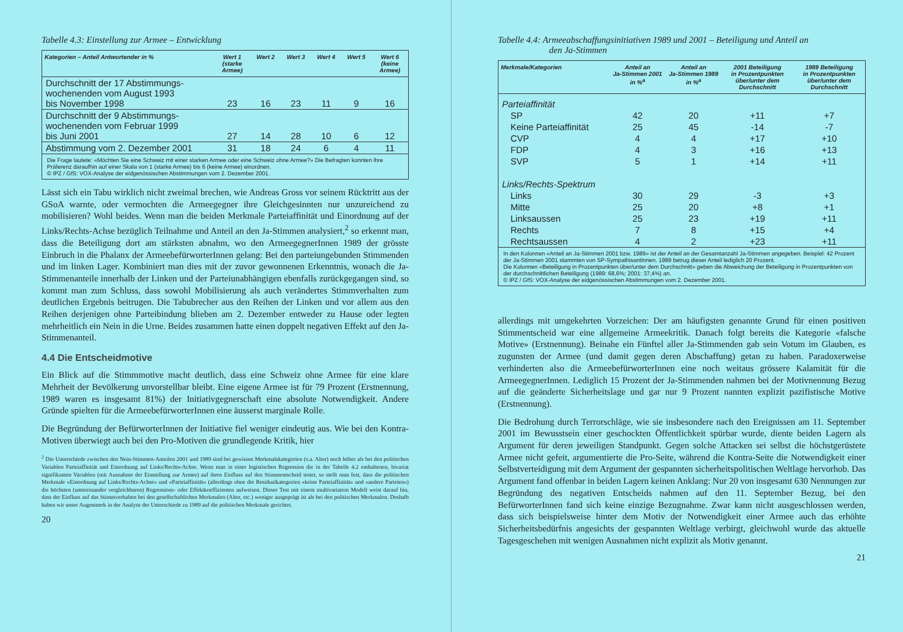Tabelle 4.3: Einstellung zur Armee – Entwicklung
| Kategorien – Anteil Antwortender in % | Wert 1 (starke Armee) | Wert 2 | Wert 3 | Wert 4 | Wert 5 | Wert 6 (keine Armee) |
| --- | --- | --- | --- | --- | --- | --- |
| Durchschnitt der 17 Abstimmungs- wochenenden vom August 1993 bis November 1998 | 23 | 16 | 23 | 11 | 9 | 16 |
| Durchschnitt der 9 Abstimmungs- wochenenden vom Februar 1999 bis Juni 2001 | 27 | 14 | 28 | 10 | 6 | 12 |
| Abstimmung vom 2. Dezember 2001 | 31 | 18 | 24 | 6 | 4 | 11 |
| Die Frage lautete: «Möchten Sie eine Schweiz mit einer starken Armee oder eine Schweiz ohne Armee?» Die Befragten konnten ihre Präferenz daraufhin auf einer Skala von 1 (starke Armee) bis 6 (keine Armee) einordnen. © IPZ / GfS: VOX-Analyse der eidgenössischen Abstimmungen vom 2. Dezember 2001. | | | | | | |
Lässt sich ein Tabu wirklich nicht zweimal brechen, wie Andreas Gross vor seinem Rücktritt aus der GSoA warnte, oder vermochten die Armeegegner ihre Gleichgesinnten nur unzureichend zu mobilisieren? Wohl beides. Wenn man die beiden Merkmale Parteiaffinität und Einordnung auf der Links/Rechts-Achse bezüglich Teilnahme und Anteil an den Ja-Stimmen analysiert,<sup>2</sup> so erkennt man, dass die Beteiligung dort am stärksten abnahm, wo den ArmeegegnerInnen 1989 der grösste Einbruch in die Phalanx der ArmeebefürworterInnen gelang: Bei den parteiungebunden Stimmenden und im linken Lager. Kombiniert man dies mit der zuvor gewonnenen Erkenntnis, wonach die Ja-Stimmenanteile innerhalb der Linken und der Parteiunabhängigen ebenfalls zurückgegangen sind, so kommt man zum Schluss, dass sowohl Mobilisierung als auch verändertes Stimmverhalten zum deutlichen Ergebnis beitrugen. Die Tabubrecher aus den Reihen der Linken und vor allem aus den Reihen derjenigen ohne Parteibindung blieben am 2. Dezember entweder zu Hause oder legten mehrheitlich ein Nein in die Urne. Beides zusammen hatte einen doppelt negativen Effekt auf den Ja-Stimmenanteil.
4.4 Die Entscheidmotive
Ein Blick auf die Stimmmotive macht deutlich, dass eine Schweiz ohne Armee für eine klare Mehrheit der Bevölkerung unvorstellbar bleibt. Eine eigene Armee ist für 79 Prozent (Erstnennung, 1989 waren es insgesamt 81%) der Initiativgegnerschaft eine absolute Notwendigkeit. Andere Gründe spielten für die ArmeebefürworterInnen eine äusserst marginale Rolle.
Die Begründung der BefürworterInnen der Initiative fiel weniger eindeutig aus. Wie bei den Kontra-Motiven überwiegt auch bei den Pro-Motiven die grundlegende Kritik, hier
<sup>2</sup> Die Unterschiede zwischen den Nein-Stimmen-Anteilen 2001 und 1989 sind bei gewissen Merkmalskategorien (v.a. Alter) noch höher als bei den politischen Variablen Parteiaffinität und Einordnung auf Links/Rechts-Achse. Wenn man in einer logistischen Regression die in der Tabelle 4.2 enthaltenen, bivariat signifikanten Variablen (mit Ausnahme der Einstellung zur Armee) auf ihren Einfluss auf den Stimmentscheid testet, so stellt man fest, dass die politischen Merkmale «Einordnung auf Links/Rechts-Achse» und «Parteiaffinität» (allerdings ohne die Residualkategorien «keine Parteiaffinität» und «andere Parteien») die höchsten (untereinander vergleichbaren) Regressions- oder Effektkoeffizienten aufweisen. Dieser Test mit einem multivariatem Modell weist darauf hin, dass der Einfluss auf das Stimmverhalten bei den gesellschaftlichen Merkmalen (Alter, etc.) weniger ausgeprägt ist als bei den politischen Merkmalen. Deshalb haben wir unser Augenmerk in der Analyse der Unterschiede zu 1989 auf die politischen Merkmale gerichtet.
20
Tabelle 4.4: Armeeabschaffungsinitiativen 1989 und 2001 – Beteiligung und Anteil an
den Ja-Stimmen
| Merkmale/Kategorien | Anteil an Ja-Stimmen 2001 in %<sup>a</sup> | Anteil an Ja-Stimmen 1989 in %<sup>a</sup> | 2001 Beteiligung in Prozentpunkten über/unter dem Durchschnitt | 1989 Beteiligung in Prozentpunkten über/unter dem Durchschnitt |
| --- | --- | --- | --- | --- |
| Parteiaffinität | | | | |
| SP | 42 | 20 | +11 | +7 |
| Keine Parteiaffinität | 25 | 45 | -14 | -7 |
| CVP | 4 | 4 | +17 | +10 |
| FDP | 4 | 3 | +16 | +13 |
| SVP | 5 | 1 | +14 | +11 |
| Links/Rechts-Spektrum | | | | |
| Links | 30 | 29 | -3 | +3 |
| Mitte | 25 | 20 | +8 | +1 |
| Linksaussen | 25 | 23 | +19 | +11 |
| Rechts | 7 | 8 | +15 | +4 |
| Rechtsaussen | 4 | 2 | +23 | +11 |
| In den Kolonnen «Anteil an Ja-Stimmen 2001 bzw. 1989» ist der Anteil an der Gesamtanzahl Ja-Stimmen angegeben. Beispiel: 42 Prozent der Ja-Stimmen 2001 stammten von SP-SympathisantInnen. 1989 betrug dieser Anteil lediglich 20 Prozent. Die Kolonnen «Beteiligung in Prozentpunkten über/unter dem Durchschnitt» geben die Abweichung der Beteiligung in Prozentpunkten von der durchschnittlichen Beteiligung (1989: 68,6%; 2001: 37,4%) an. © IPZ / GfS: VOX-Analyse der eidgenössischen Abstimmungen vom 2. Dezember 2001. | | | | |
allerdings mit umgekehrten Vorzeichen: Der am häufigsten genannte Grund für einen positiven Stimmentscheid war eine allgemeine Armeekritik. Danach folgt bereits die Kategorie «falsche Motive» (Erstnennung). Beinahe ein Fünftel aller Ja-Stimmenden gab sein Votum im Glauben, es zugunsten der Armee (und damit gegen deren Abschaffung) getan zu haben. Paradoxerweise verhinderten also die ArmeebefürworterInnen eine noch weitaus grössere Kalamität für die ArmeegegnerInnen. Lediglich 15 Prozent der Ja-Stimmenden nahmen bei der Motivnennung Bezug auf die geänderte Sicherheitslage und gar nur 9 Prozent nannten explizit pazifistische Motive (Erstnennung).
Die Bedrohung durch Terrorschläge, wie sie insbesondere nach den Ereignissen am 11. September 2001 im Bewusstsein einer geschockten Öffentlichkeit spürbar wurde, diente beiden Lagern als Argument für deren jeweiligen Standpunkt. Gegen solche Attacken sei selbst die höchstgerüstete Armee nicht gefeit, argumentierte die Pro-Seite, während die Kontra-Seite die Notwendigkeit einer Selbstverteidigung mit dem Argument der gespannten sicherheitspolitischen Weltlage hervorhob. Das Argument fand offenbar in beiden Lagern keinen Anklang: Nur 20 von insgesamt 630 Nennungen zur Begründung des negativen Entscheids nahmen auf den 11. September Bezug, bei den BefürworterInnen fand sich keine einzige Bezugnahme. Zwar kann nicht ausgeschlossen werden, dass sich beispielsweise hinter dem Motiv der Notwendigkeit einer Armee auch das erhöhte Sicherheitsbedürfnis angesichts der gespannten Weltlage verbirgt, gleichwohl wurde das aktuelle Tagesgeschehen mit wenigen Ausnahmen nicht explizit als Motiv genannt.
21